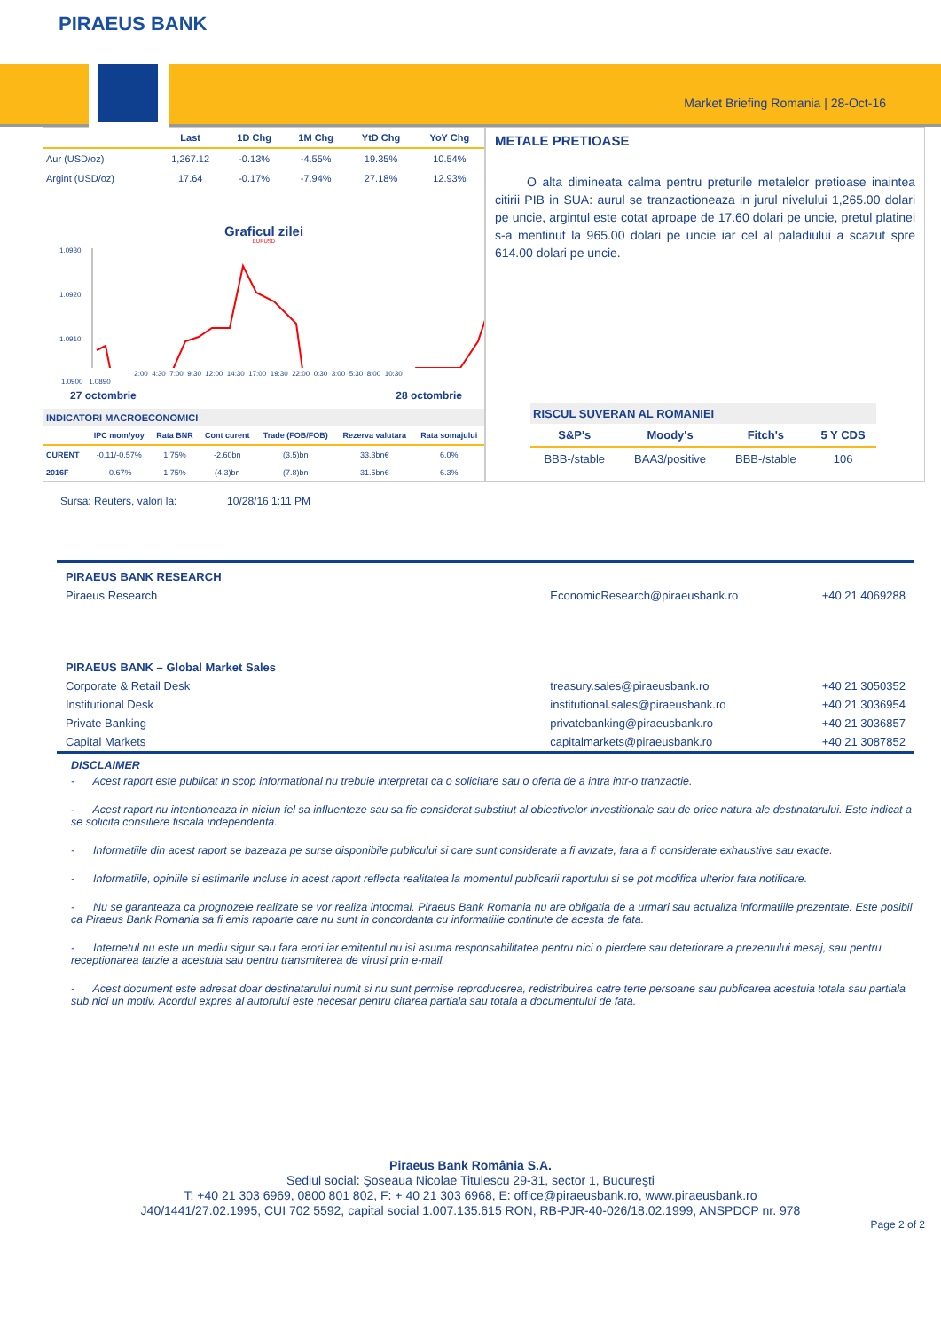PIRAEUS BANK
Market Briefing Romania | 28-Oct-16
| | Last | 1D Chg | 1M Chg | YtD Chg | YoY Chg |
| --- | --- | --- | --- | --- | --- |
| Aur (USD/oz) | 1,267.12 | -0.13% | -4.55% | 19.35% | 10.54% |
| Argint (USD/oz) | 17.64 | -0.17% | -7.94% | 27.18% | 12.93% |
Graficul zilei
EURUSD
1.0930
1.0920
1.0910
2:00 4:30 7:00 9:30 12:00 14:30 17:00 19:30 22:00 0:30 3:00 5:30 8:00 10:30
1.0900 1.0890
27 octombrie 28 octombrie
INDICATORI MACROECONOMICI
| | IPC mom/yoy | Rata BNR | Cont curent | Trade (FOB/FOB) | Rezerva valutara | Rata somajului |
| --- | --- | --- | --- | --- | --- | --- |
| CURENT | -0.11/-0.57% | 1.75% | -2.60bn | (3.5)bn | 33.3bn€ | 6.0% |
| 2016F | -0.67% | 1.75% | (4.3)bn | (7.8)bn | 31.5bn€ | 6.3% |
METALE PRETIOASE
O alta dimineata calma pentru preturile metalelor pretioase inaintea citirii PIB in SUA: aurul se tranzactioneaza in jurul nivelului 1,265.00 dolari pe uncie, argintul este cotat aproape de 17.60 dolari pe uncie, pretul platinei s-a mentinut la 965.00 dolari pe uncie iar cel al paladiului a scazut spre 614.00 dolari pe uncie.
RISCUL SUVERAN AL ROMANIEI
| S&P's | Moody's | Fitch's | 5 Y CDS |
| --- | --- | --- | --- |
| BBB-/stable | BAA3/positive | BBB-/stable | 106 |
Sursa: Reuters, valori la: 10/28/16 1:11 PM
PIRAEUS BANK RESEARCH
Piraeus Research EconomicResearch@piraeusbank.ro +40 21 4069288
PIRAEUS BANK – Global Market Sales
Corporate & Retail Desk treasury.sales@piraeusbank.ro +40 21 3050352
Institutional Desk institutional.sales@piraeusbank.ro +40 21 3036954
Private Banking privatebanking@piraeusbank.ro +40 21 3036857
Capital Markets capitalmarkets@piraeusbank.ro +40 21 3087852
DISCLAIMER
- Acest raport este publicat in scop informational nu trebuie interpretat ca o solicitare sau o oferta de a intra intr-o tranzactie.
- Acest raport nu intentioneaza in niciun fel sa influenteze sau sa fie considerat substitut al obiectivelor investitionale sau de orice natura ale destinatarului. Este indicat a se solicita consiliere fiscala independenta.
- Informatiile din acest raport se bazeaza pe surse disponibile publicului si care sunt considerate a fi avizate, fara a fi considerate exhaustive sau exacte.
- Informatiile, opiniile si estimarile incluse in acest raport reflecta realitatea la momentul publicarii raportului si se pot modifica ulterior fara notificare.
- Nu se garanteaza ca prognozele realizate se vor realiza intocmai. Piraeus Bank Romania nu are obligatia de a urmari sau actualiza informatiile prezentate. Este posibil ca Piraeus Bank Romania sa fi emis rapoarte care nu sunt in concordanta cu informatiile continute de acesta de fata.
- Internetul nu este un mediu sigur sau fara erori iar emitentul nu isi asuma responsabilitatea pentru nici o pierdere sau deteriorare a prezentului mesaj, sau pentru receptionarea tarzie a acestuia sau pentru transmiterea de virusi prin e-mail.
- Acest document este adresat doar destinatarului numit si nu sunt permise reproducerea, redistribuirea catre terte persoane sau publicarea acestuia totala sau partiala sub nici un motiv. Acordul expres al autorului este necesar pentru citarea partiala sau totala a documentului de fata.
Piraeus Bank România S.A.
Sediul social: Şoseaua Nicolae Titulescu 29-31, sector 1, Bucureşti
T: +40 21 303 6969, 0800 801 802, F: + 40 21 303 6968, E: office@piraeusbank.ro, www.piraeusbank.ro
J40/1441/27.02.1995, CUI 702 5592, capital social 1.007.135.615 RON, RB-PJR-40-026/18.02.1999, ANSPDCP nr. 978
Page 2 of 2